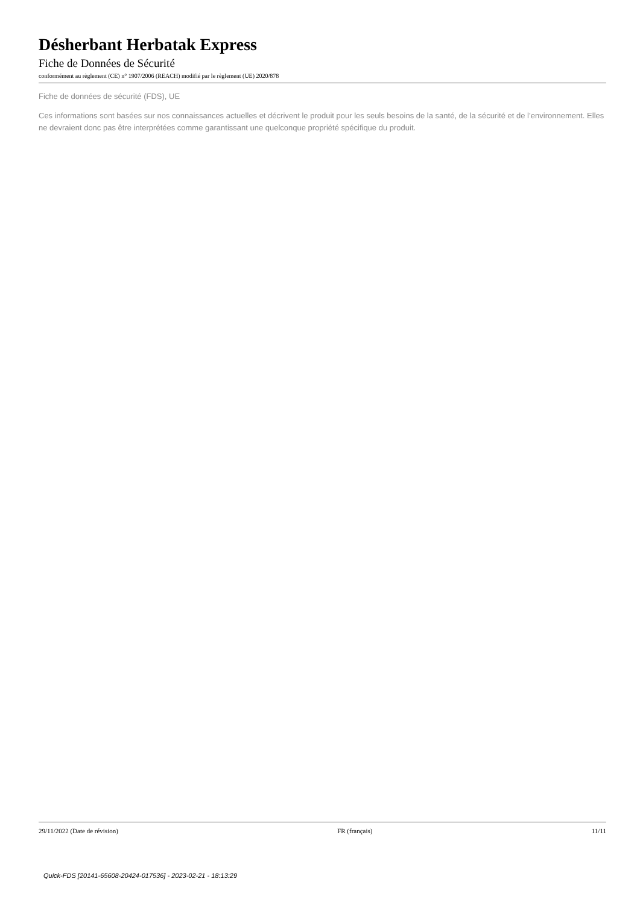Désherbant Herbatak Express
Fiche de Données de Sécurité
conformément au règlement (CE) n° 1907/2006 (REACH) modifié par le règlement (UE) 2020/878
Fiche de données de sécurité (FDS), UE
Ces informations sont basées sur nos connaissances actuelles et décrivent le produit pour les seuls besoins de la santé, de la sécurité et de l’environnement. Elles ne devraient donc pas être interprétées comme garantissant une quelconque propriété spécifique du produit.
29/11/2022 (Date de révision) FR (français) 11/11
Quick-FDS [20141-65608-20424-017536] - 2023-02-21 - 18:13:29